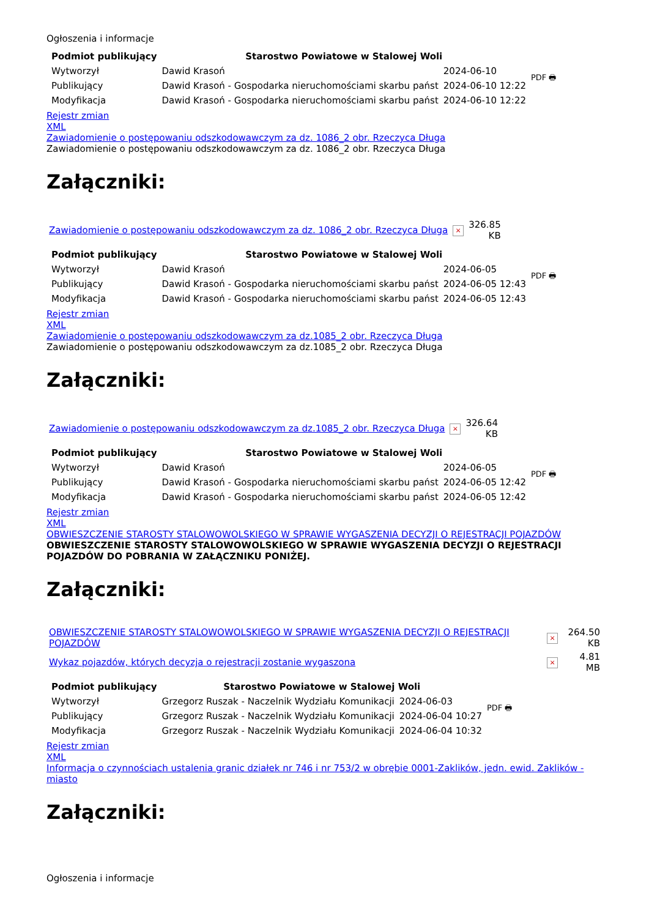Ogłoszenia i informacje
| Podmiot publikujący | Starostwo Powiatowe w Stalowej Woli | | PDF 🖶 |
| Wytworzył | Dawid Krasoń | 2024-06-10 | |
| Publikujący | Dawid Krasoń - Gospodarka nieruchomościami skarbu państ | 2024-06-10 12:22 | |
| Modyfikacja | Dawid Krasoń - Gospodarka nieruchomościami skarbu państ | 2024-06-10 12:22 | |
Rejestr zmian
XML
Zawiadomienie o postępowaniu odszkodowawczym za dz. 1086_2 obr. Rzeczyca Długa
Zawiadomienie o postępowaniu odszkodowawczym za dz. 1086_2 obr. Rzeczyca Długa
Załączniki:
| Zawiadomienie o postępowaniu odszkodowawczym za dz. 1086_2 obr. Rzeczyca Długa | × | 326.85 KB |
| Podmiot publikujący | Starostwo Powiatowe w Stalowej Woli | | PDF 🖶 |
| Wytworzył | Dawid Krasoń | 2024-06-05 | |
| Publikujący | Dawid Krasoń - Gospodarka nieruchomościami skarbu państ | 2024-06-05 12:43 | |
| Modyfikacja | Dawid Krasoń - Gospodarka nieruchomościami skarbu państ | 2024-06-05 12:43 | |
Rejestr zmian
XML
Zawiadomienie o postępowaniu odszkodowawczym za dz.1085_2 obr. Rzeczyca Długa
Zawiadomienie o postępowaniu odszkodowawczym za dz.1085_2 obr. Rzeczyca Długa
Załączniki:
| Zawiadomienie o postępowaniu odszkodowawczym za dz.1085_2 obr. Rzeczyca Długa | × | 326.64 KB |
| Podmiot publikujący | Starostwo Powiatowe w Stalowej Woli | | PDF 🖶 |
| Wytworzył | Dawid Krasoń | 2024-06-05 | |
| Publikujący | Dawid Krasoń - Gospodarka nieruchomościami skarbu państ | 2024-06-05 12:42 | |
| Modyfikacja | Dawid Krasoń - Gospodarka nieruchomościami skarbu państ | 2024-06-05 12:42 | |
Rejestr zmian
XML
OBWIESZCZENIE STAROSTY STALOWOWOLSKIEGO W SPRAWIE WYGASZENIA DECYZJI O REJESTRACJI POJAZDÓW
OBWIESZCZENIE STAROSTY STALOWOWOLSKIEGO W SPRAWIE WYGASZENIA DECYZJI O REJESTRACJI POJAZDÓW DO POBRANIA W ZAŁĄCZNIKU PONIŻEJ.
Załączniki:
| OBWIESZCZENIE STAROSTY STALOWOWOLSKIEGO W SPRAWIE WYGASZENIA DECYZJI O REJESTRACJI POJAZDÓW | × | 264.50 KB |
| Wykaz pojazdów, których decyzja o rejestracji zostanie wygaszona | × | 4.81 MB |
| Podmiot publikujący | Starostwo Powiatowe w Stalowej Woli | | PDF 🖶 |
| Wytworzył | Grzegorz Ruszak - Naczelnik Wydziału Komunikacji | 2024-06-03 | |
| Publikujący | Grzegorz Ruszak - Naczelnik Wydziału Komunikacji | 2024-06-04 10:27 | |
| Modyfikacja | Grzegorz Ruszak - Naczelnik Wydziału Komunikacji | 2024-06-04 10:32 | |
Rejestr zmian
XML
Informacja o czynnościach ustalenia granic działek nr 746 i nr 753/2 w obrębie 0001-Zaklików, jedn. ewid. Zaklików - miasto
Załączniki:
Ogłoszenia i informacje